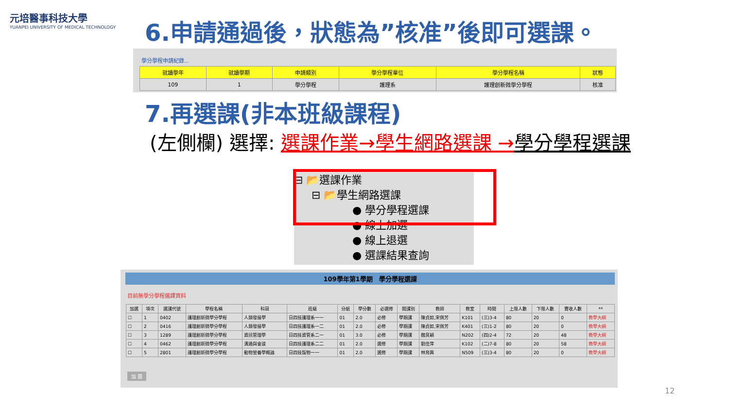元培醫事科技大學
YUANPEI UNIVERSITY OF MEDICAL TECHNOLOGY
6.申請通過後，狀態為”核准”後即可選課。
學分學程申請紀錄...
| 就讀學年 | 就讀學期 | 申請類別 | 學分學程單位 | 學分學程名稱 | 狀態 |
| --- | --- | --- | --- | --- | --- |
| 109 | 1 | 學分學程 | 護理系 | 護理創新微學分學程 | 核准 |
7.再選課(非本班級課程)
(左側欄) 選擇: 選課作業→學生網路選課 →學分學程選課
⊟ 📂選課作業
⊟ 📂學生網路選課
● 學分學程選課
● 線上加選
● 線上退選
● 選課結果查詢
109學年第1學期　學分學程選課
目前無學分學程選課資料
| 加選 | 項次 | 選課代號 | 學程名稱 | 科目 | 班級 | 分組 | 學分數 | 必選修 | 開課別 | 教師 | 教室 | 時間 | 上限人數 | 下限人數 | 實收人數 | ** |
| --- | --- | --- | --- | --- | --- | --- | --- | --- | --- | --- | --- | --- | --- | --- | --- | --- |
| ☐ | 1 | 0402 | 護理創新微學分學程 | 人類發展學 | 日四技護理系一一 | 01 | 2.0 | 必修 | 學期課 | 陳貞如,宋佩芳 | K101 | (三)3-4 | 80 | 20 | 0 | 教學大綱 |
| ☐ | 2 | 0416 | 護理創新微學分學程 | 人類發展學 | 日四技護理系一二 | 01 | 2.0 | 必修 | 學期課 | 陳貞如,宋佩芳 | K401 | (三)1-2 | 80 | 20 | 0 | 教學大綱 |
| ☐ | 3 | 1289 | 護理創新微學分學程 | 資訊管理學 | 日四技資管系二一 | 01 | 3.0 | 必修 | 學期課 | 魏艮穎 | N202 | (四)2-4 | 72 | 20 | 48 | 教學大綱 |
| ☐ | 4 | 0462 | 護理創新微學分學程 | 溝通與會談 | 日四技護理系二二 | 01 | 2.0 | 選修 | 學期課 | 劉佳萍 | K102 | (二)7-8 | 80 | 20 | 58 | 教學大綱 |
| ☐ | 5 | 2801 | 護理創新微學分學程 | 動物營養學概論 | 日四技寵物一一 | 01 | 2.0 | 選修 | 學期課 | 林育興 | N509 | (三)3-4 | 80 | 20 | 0 | 教學大綱 |
加 選
12